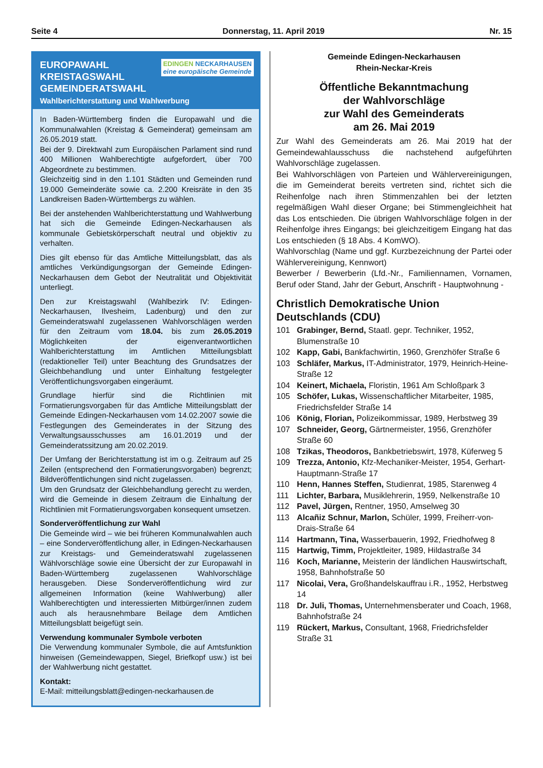Seite 4 Donnerstag, 11. April 2019 Nr. 15
EDINGEN NECKARHAUSEN
eine europäische Gemeinde
EUROPAWAHL
KREISTAGSWAHL
GEMEINDERATSWAHL
Wahlberichterstattung und Wahlwerbung
In Baden-Württemberg finden die Europawahl und die Kommunalwahlen (Kreistag & Gemeinderat) gemeinsam am 26.05.2019 statt.
Bei der 9. Direktwahl zum Europäischen Parlament sind rund 400 Millionen Wahlberechtigte aufgefordert, über 700 Abgeordnete zu bestimmen.
Gleichzeitig sind in den 1.101 Städten und Gemeinden rund 19.000 Gemeinderäte sowie ca. 2.200 Kreisräte in den 35 Landkreisen Baden-Württembergs zu wählen.
Bei der anstehenden Wahlberichterstattung und Wahlwerbung hat sich die Gemeinde Edingen-Neckarhausen als kommunale Gebietskörperschaft neutral und objektiv zu verhalten.
Dies gilt ebenso für das Amtliche Mitteilungsblatt, das als amtliches Verkündigungsorgan der Gemeinde Edingen-Neckarhausen dem Gebot der Neutralität und Objektivität unterliegt.
Den zur Kreistagswahl (Wahlbezirk IV: Edingen-Neckarhausen, Ilvesheim, Ladenburg) und den zur Gemeinderatswahl zugelassenen Wahlvorschlägen werden für den Zeitraum vom 18.04. bis zum 26.05.2019 Möglichkeiten der eigenverantwortlichen Wahlberichterstattung im Amtlichen Mitteilungsblatt (redaktioneller Teil) unter Beachtung des Grundsatzes der Gleichbehandlung und unter Einhaltung festgelegter Veröffentlichungsvorgaben eingeräumt.
Grundlage hierfür sind die Richtlinien mit Formatierungsvorgaben für das Amtliche Mitteilungsblatt der Gemeinde Edingen-Neckarhausen vom 14.02.2007 sowie die Festlegungen des Gemeinderates in der Sitzung des Verwaltungsausschusses am 16.01.2019 und der Gemeinderatssitzung am 20.02.2019.
Der Umfang der Berichterstattung ist im o.g. Zeitraum auf 25 Zeilen (entsprechend den Formatierungsvorgaben) begrenzt; Bildveröffentlichungen sind nicht zugelassen.
Um den Grundsatz der Gleichbehandlung gerecht zu werden, wird die Gemeinde in diesem Zeitraum die Einhaltung der Richtlinien mit Formatierungsvorgaben konsequent umsetzen.
Sonderveröffentlichung zur Wahl
Die Gemeinde wird – wie bei früheren Kommunalwahlen auch – eine Sonderveröffentlichung aller, in Edingen-Neckarhausen zur Kreistags- und Gemeinderatswahl zugelassenen Wählvorschläge sowie eine Übersicht der zur Europawahl in Baden-Württemberg zugelassenen Wahlvorschläge herausgeben. Diese Sonderveröffentlichung wird zur allgemeinen Information (keine Wahlwerbung) aller Wahlberechtigten und interessierten Mitbürger/innen zudem auch als herausnehmbare Beilage dem Amtlichen Mitteilungsblatt beigefügt sein.
Verwendung kommunaler Symbole verboten
Die Verwendung kommunaler Symbole, die auf Amtsfunktion hinweisen (Gemeindewappen, Siegel, Briefkopf usw.) ist bei der Wahlwerbung nicht gestattet.
Kontakt:
E-Mail: mitteilungsblatt@edingen-neckarhausen.de
Gemeinde Edingen-Neckarhausen
Rhein-Neckar-Kreis
Öffentliche Bekanntmachung
der Wahlvorschläge
zur Wahl des Gemeinderats
am 26. Mai 2019
Zur Wahl des Gemeinderats am 26. Mai 2019 hat der Gemeindewahlausschuss die nachstehend aufgeführten Wahlvorschläge zugelassen.
Bei Wahlvorschlägen von Parteien und Wählervereinigungen, die im Gemeinderat bereits vertreten sind, richtet sich die Reihenfolge nach ihren Stimmenzahlen bei der letzten regelmäßigen Wahl dieser Organe; bei Stimmengleichheit hat das Los entschieden. Die übrigen Wahlvorschläge folgen in der Reihenfolge ihres Eingangs; bei gleichzeitigem Eingang hat das Los entschieden (§ 18 Abs. 4 KomWO).
Wahlvorschlag (Name und ggf. Kurzbezeichnung der Partei oder Wählervereinigung, Kennwort)
Bewerber / Bewerberin (Lfd.-Nr., Familiennamen, Vornamen, Beruf oder Stand, Jahr der Geburt, Anschrift - Hauptwohnung -
Christlich Demokratische Union Deutschlands (CDU)
101 Grabinger, Bernd, Staatl. gepr. Techniker, 1952, Blumenstraße 10
102 Kapp, Gabi, Bankfachwirtin, 1960, Grenzhöfer Straße 6
103 Schläfer, Markus, IT-Administrator, 1979, Heinrich-Heine-Straße 12
104 Keinert, Michaela, Floristin, 1961 Am Schloßpark 3
105 Schöfer, Lukas, Wissenschaftlicher Mitarbeiter, 1985, Friedrichsfelder Straße 14
106 König, Florian, Polizeikommissar, 1989, Herbstweg 39
107 Schneider, Georg, Gärtnermeister, 1956, Grenzhöfer Straße 60
108 Tzikas, Theodoros, Bankbetriebswirt, 1978, Küferweg 5
109 Trezza, Antonio, Kfz-Mechaniker-Meister, 1954, Gerhart-Hauptmann-Straße 17
110 Henn, Hannes Steffen, Studienrat, 1985, Starenweg 4
111 Lichter, Barbara, Musiklehrerin, 1959, Nelkenstraße 10
112 Pavel, Jürgen, Rentner, 1950, Amselweg 30
113 Alcañiz Schnur, Marlon, Schüler, 1999, Freiherr-von-Drais-Straße 64
114 Hartmann, Tina, Wasserbauerin, 1992, Friedhofweg 8
115 Hartwig, Timm, Projektleiter, 1989, Hildastraße 34
116 Koch, Marianne, Meisterin der ländlichen Hauswirtschaft, 1958, Bahnhofstraße 50
117 Nicolai, Vera, Großhandelskauffrau i.R., 1952, Herbstweg 14
118 Dr. Juli, Thomas, Unternehmensberater und Coach, 1968, Bahnhofstraße 24
119 Rückert, Markus, Consultant, 1968, Friedrichsfelder Straße 31